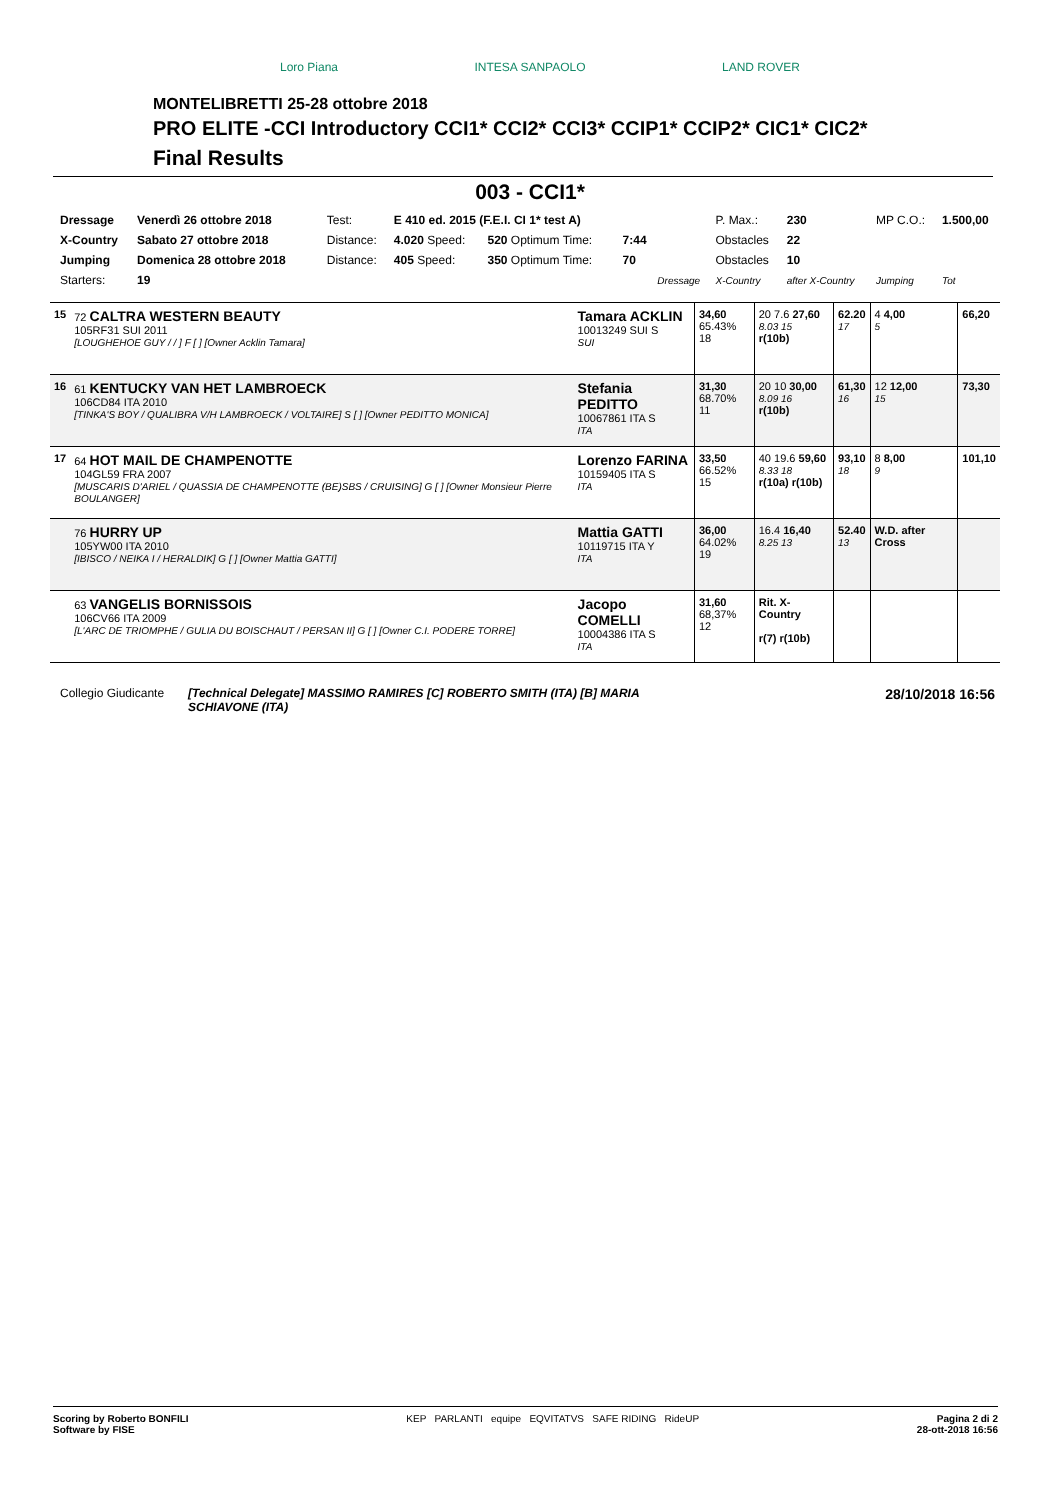Loro Piana INTESA SANPAOLO LAND ROVER
MONTELIBRETTI 25-28 ottobre 2018
PRO ELITE -CCI Introductory CCI1* CCI2* CCI3* CCIP1* CCIP2* CIC1* CIC2*
Final Results
003 - CCI1*
| Dressage | Venerdì 26 ottobre 2018 | Test: | E 410 ed. 2015 (F.E.I. CI 1* test A) | | | | P. Max.: | 230 | MP C.O.: | 1.500,00 |
| X-Country | Sabato 27 ottobre 2018 | Distance: | 4.020 Speed: | 520 Optimum Time: | 7:44 | | Obstacles | 22 | | |
| Jumping | Domenica 28 ottobre 2018 | Distance: | 405 Speed: | 350 Optimum Time: | 70 | | Obstacles | 10 | | |
| Starters: | 19 | | | | | Dressage | X-Country | after X-Country | Jumping | Tot |
| 15 | 72 CALTRA WESTERN BEAUTY 105RF31 SUI 2011 [LOUGHEHOE GUY / / ] F [ ] [Owner Acklin Tamara] | Tamara ACKLIN 10013249 SUI S SUI | 34,60 65.43% 18 | 20 7.6 27,60 8.03 15 r(10b) | 62.20 17 | 4 4,00 5 | 66,20 |
| 16 | 61 KENTUCKY VAN HET LAMBROECK 106CD84 ITA 2010 [TINKA'S BOY / QUALIBRA V/H LAMBROECK / VOLTAIRE] S [ ] [Owner PEDITTO MONICA] | Stefania PEDITTO 10067861 ITA S ITA | 31,30 68.70% 11 | 20 10 30,00 8.09 16 r(10b) | 61,30 16 | 12 12,00 15 | 73,30 |
| 17 | 64 HOT MAIL DE CHAMPENOTTE 104GL59 FRA 2007 [MUSCARIS D'ARIEL / QUASSIA DE CHAMPENOTTE (BE)SBS / CRUISING] G [ ] [Owner Monsieur Pierre BOULANGER] | Lorenzo FARINA 10159405 ITA S ITA | 33,50 66.52% 15 | 40 19.6 59,60 8.33 18 r(10a) r(10b) | 93,10 18 | 8 8,00 9 | 101,10 |
| | 76 HURRY UP 105YW00 ITA 2010 [IBISCO / NEIKA I / HERALDIK] G [ ] [Owner Mattia GATTI] | Mattia GATTI 10119715 ITA Y ITA | 36,00 64.02% 19 | 16.4 16,40 8.25 13 | 52.40 13 | W.D. after Cross | |
| | 63 VANGELIS BORNISSOIS 106CV66 ITA 2009 [L'ARC DE TRIOMPHE / GULIA DU BOISCHAUT / PERSAN II] G [ ] [Owner C.I. PODERE TORRE] | Jacopo COMELLI 10004386 ITA S ITA | 31,60 68,37% 12 | Rit. X-Country r(7) r(10b) | | | |
Collegio Giudicante [Technical Delegate] MASSIMO RAMIRES [C] ROBERTO SMITH (ITA) [B] MARIA SCHIAVONE (ITA) 28/10/2018 16:56
Scoring by Roberto BONFILI
Software by FISE KEP PARLANTI equipe EQVITATVS SAFE RIDING RideUP Pagina 2 di 2
28-ott-2018 16:56